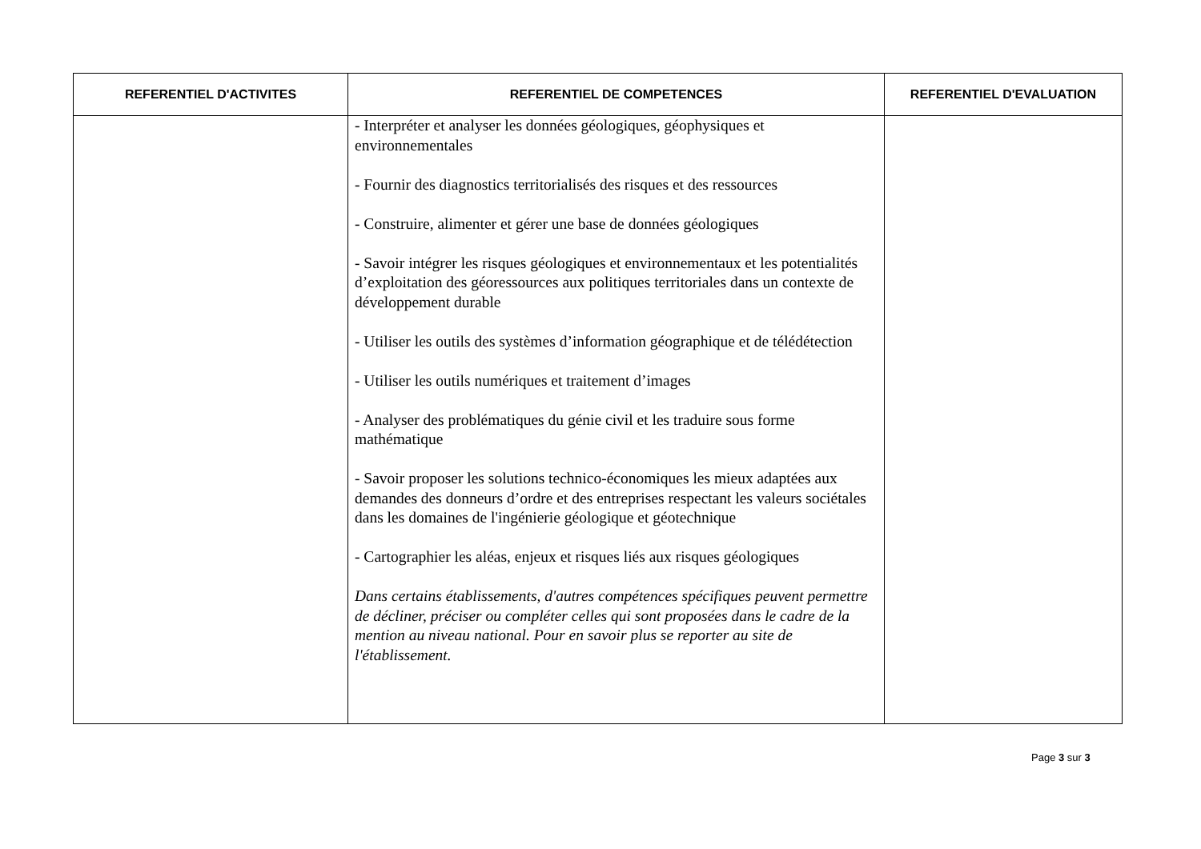| REFERENTIEL D'ACTIVITES | REFERENTIEL DE COMPETENCES | REFERENTIEL D'EVALUATION |
| --- | --- | --- |
| | - Interpréter et analyser les données géologiques, géophysiques et environnementales - Fournir des diagnostics territorialisés des risques et des ressources - Construire, alimenter et gérer une base de données géologiques - Savoir intégrer les risques géologiques et environnementaux et les potentialités d’exploitation des géoressources aux politiques territoriales dans un contexte de développement durable - Utiliser les outils des systèmes d’information géographique et de télédétection - Utiliser les outils numériques et traitement d’images - Analyser des problématiques du génie civil et les traduire sous forme mathématique - Savoir proposer les solutions technico-économiques les mieux adaptées aux demandes des donneurs d’ordre et des entreprises respectant les valeurs sociétales dans les domaines de l'ingénierie géologique et géotechnique - Cartographier les aléas, enjeux et risques liés aux risques géologiques Dans certains établissements, d'autres compétences spécifiques peuvent permettre de décliner, préciser ou compléter celles qui sont proposées dans le cadre de la mention au niveau national. Pour en savoir plus se reporter au site de l'établissement. | |
Page 3 sur 3